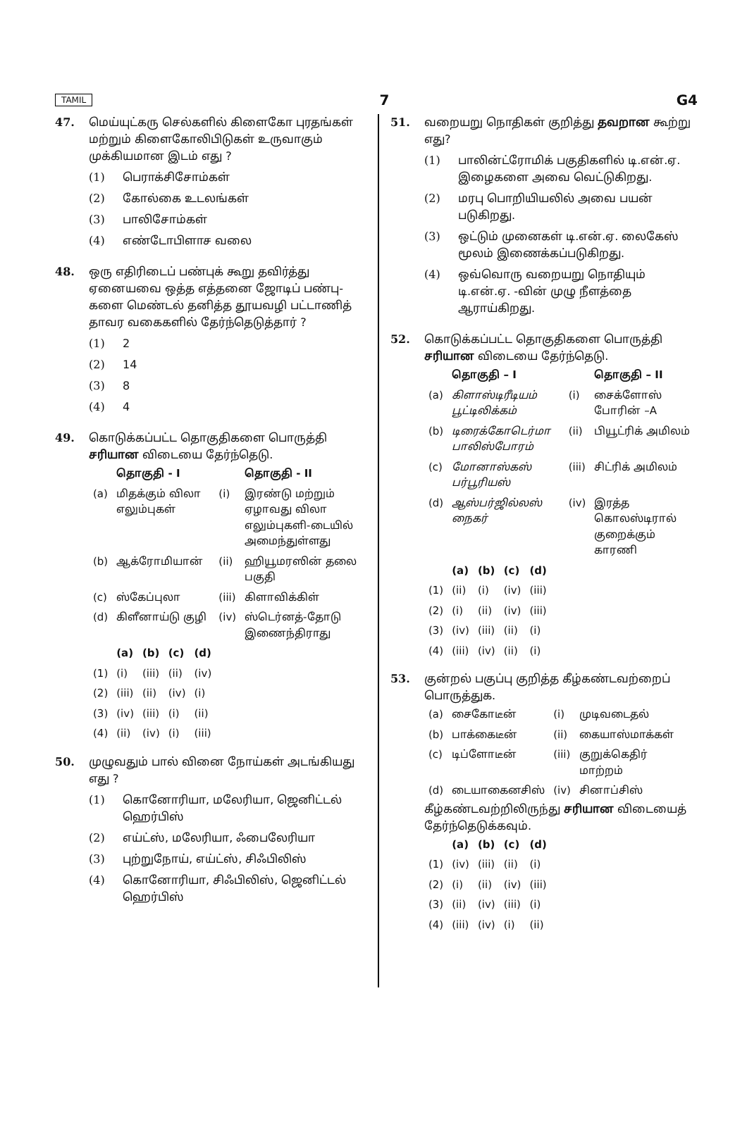TAMIL 7 G4
47. மெய்யுட்கரு செல்களில் கிளைகோ புரதங்கள் மற்றும் கிளைகோலிபிடுகள் உருவாகும் முக்கியமான இடம் எது ?
(1) பெராக்சிசோம்கள்
(2) கோல்கை உடலங்கள்
(3) பாலிசோம்கள்
(4) எண்டோபிளாச வலை
48. ஒரு எதிரிடைப் பண்புக் கூறு தவிர்த்து ஏனையவை ஒத்த எத்தனை ஜோடிப் பண்பு-களை மெண்டல் தனித்த தூயவழி பட்டாணித் தாவர வகைகளில் தேர்ந்தெடுத்தார் ?
(1) 2
(2) 14
(3) 8
(4) 4
49. கொடுக்கப்பட்ட தொகுதிகளை பொருத்தி சரியான விடையை தேர்ந்தெடு.
| | தொகுதி - I | | தொகுதி - II |
| --- | --- | --- | --- |
| (a) | மிதக்கும் விலா எலும்புகள் | (i) | இரண்டு மற்றும் ஏழாவது விலா எலும்புகளி-டையில் அமைந்துள்ளது |
| (b) | ஆக்ரோமியான் | (ii) | ஹியூமரஸின் தலை பகுதி |
| (c) | ஸ்கேப்புலா | (iii) | கிளாவிக்கிள் |
| (d) | கிளீனாய்டு குழி | (iv) | ஸ்டெர்னத்-தோடு இணைந்திராது |
| | (a) | (b) | (c) | (d) |
| --- | --- | --- | --- | --- |
| (1) | (i) | (iii) | (ii) | (iv) |
| (2) | (iii) | (ii) | (iv) | (i) |
| (3) | (iv) | (iii) | (i) | (ii) |
| (4) | (ii) | (iv) | (i) | (iii) |
50. முழுவதும் பால் வினை நோய்கள் அடங்கியது எது ?
(1) கொனோரியா, மலேரியா, ஜெனிட்டல் ஹெர்பிஸ்
(2) எய்ட்ஸ், மலேரியா, ஃபைலேரியா
(3) புற்றுநோய், எய்ட்ஸ், சிஃபிலிஸ்
(4) கொனோரியா, சிஃபிலிஸ், ஜெனிட்டல் ஹெர்பிஸ்
51. வறையறு நொதிகள் குறித்து தவறான கூற்று எது?
(1) பாலின்ட்ரோமிக் பகுதிகளில் டி.என்.ஏ. இழைகளை அவை வெட்டுகிறது.
(2) மரபு பொறியியலில் அவை பயன் படுகிறது.
(3) ஒட்டும் முனைகள் டி.என்.ஏ. லைகேஸ் மூலம் இணைக்கப்படுகிறது.
(4) ஒவ்வொரு வறையறு நொதியும் டி.என்.ஏ. -வின் முழு நீளத்தை ஆராய்கிறது.
52. கொடுக்கப்பட்ட தொகுதிகளை பொருத்தி சரியான விடையை தேர்ந்தெடு.
| | தொகுதி – I | | தொகுதி – II |
| --- | --- | --- | --- |
| (a) | கிளாஸ்டிரீடியம் பூட்டிலிக்கம் | (i) | சைக்ளோஸ் போரின் –A |
| (b) | டிரைக்கோடெர்மா பாலிஸ்போரம் | (ii) | பியூட்ரிக் அமிலம் |
| (c) | மோனாஸ்கஸ் பர்பூரியஸ் | (iii) | சிட்ரிக் அமிலம் |
| (d) | ஆஸ்பர்ஜில்லஸ் நைகர் | (iv) | இரத்த கொலஸ்டிரால் குறைக்கும் காரணி |
| | (a) | (b) | (c) | (d) |
| --- | --- | --- | --- | --- |
| (1) | (ii) | (i) | (iv) | (iii) |
| (2) | (i) | (ii) | (iv) | (iii) |
| (3) | (iv) | (iii) | (ii) | (i) |
| (4) | (iii) | (iv) | (ii) | (i) |
53. குன்றல் பகுப்பு குறித்த கீழ்கண்டவற்றைப் பொருத்துக.
| (a) | சைகோடீன் | (i) | முடிவடைதல் |
| (b) | பாக்கைடீன் | (ii) | கையாஸ்மாக்கள் |
| (c) | டிப்ளோடீன் | (iii) | குறுக்கெதிர் மாற்றம் |
| (d) | டையாகைனசிஸ் | (iv) | சினாப்சிஸ் |
கீழ்கண்டவற்றிலிருந்து சரியான விடையைத் தேர்ந்தெடுக்கவும்.
| | (a) | (b) | (c) | (d) |
| --- | --- | --- | --- | --- |
| (1) | (iv) | (iii) | (ii) | (i) |
| (2) | (i) | (ii) | (iv) | (iii) |
| (3) | (ii) | (iv) | (iii) | (i) |
| (4) | (iii) | (iv) | (i) | (ii) |